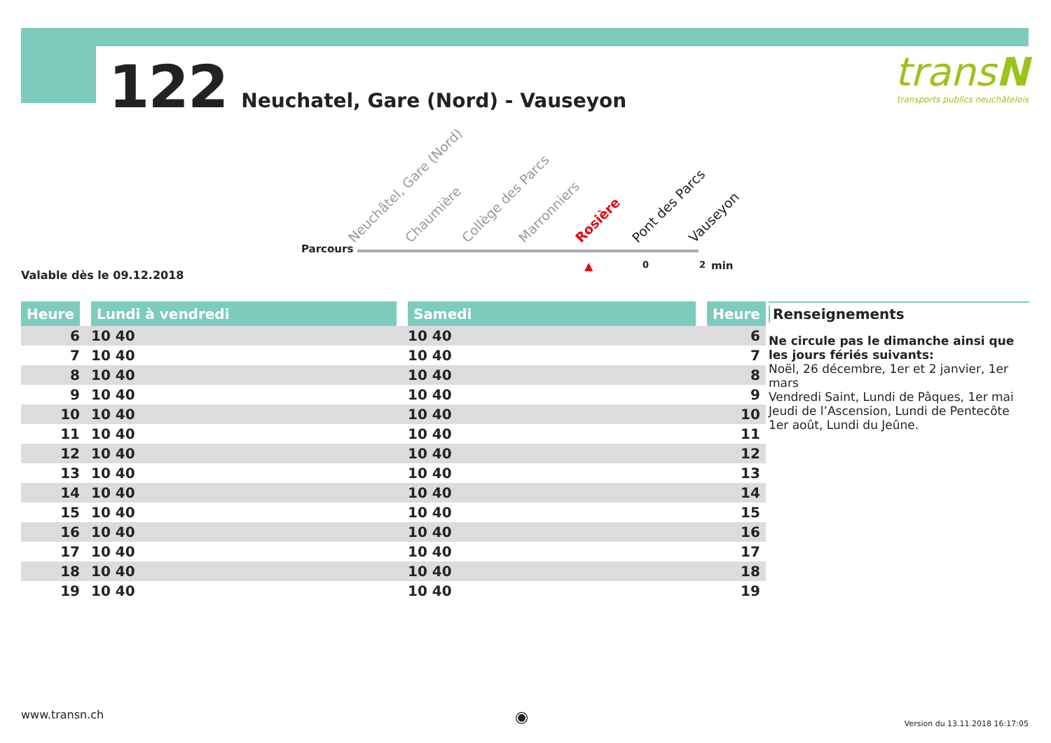122 Neuchatel, Gare (Nord) - Vauseyon
transN
transports publics neuchâtelois
Parcours
Neuchâtel, Gare (Nord) Chaumière Collège des Parcs Marronniers Rosière Pont des Parcs Vauseyon
▲ 0 2 min
Valable dès le 09.12.2018
| Heure | Lundi à vendredi | Samedi | Heure |
| --- | --- | --- | --- |
| 6 | 10 40 | 10 40 | 6 |
| 7 | 10 40 | 10 40 | 7 |
| 8 | 10 40 | 10 40 | 8 |
| 9 | 10 40 | 10 40 | 9 |
| 10 | 10 40 | 10 40 | 10 |
| 11 | 10 40 | 10 40 | 11 |
| 12 | 10 40 | 10 40 | 12 |
| 13 | 10 40 | 10 40 | 13 |
| 14 | 10 40 | 10 40 | 14 |
| 15 | 10 40 | 10 40 | 15 |
| 16 | 10 40 | 10 40 | 16 |
| 17 | 10 40 | 10 40 | 17 |
| 18 | 10 40 | 10 40 | 18 |
| 19 | 10 40 | 10 40 | 19 |
Renseignements
Ne circule pas le dimanche ainsi que
les jours fériés suivants:
Noël, 26 décembre, 1er et 2 janvier, 1er mars
Vendredi Saint, Lundi de Pâques, 1er mai
Jeudi de l’Ascension, Lundi de Pentecôte
1er août, Lundi du Jeûne.
www.transn.ch ◉ Version du 13.11.2018 16:17:05